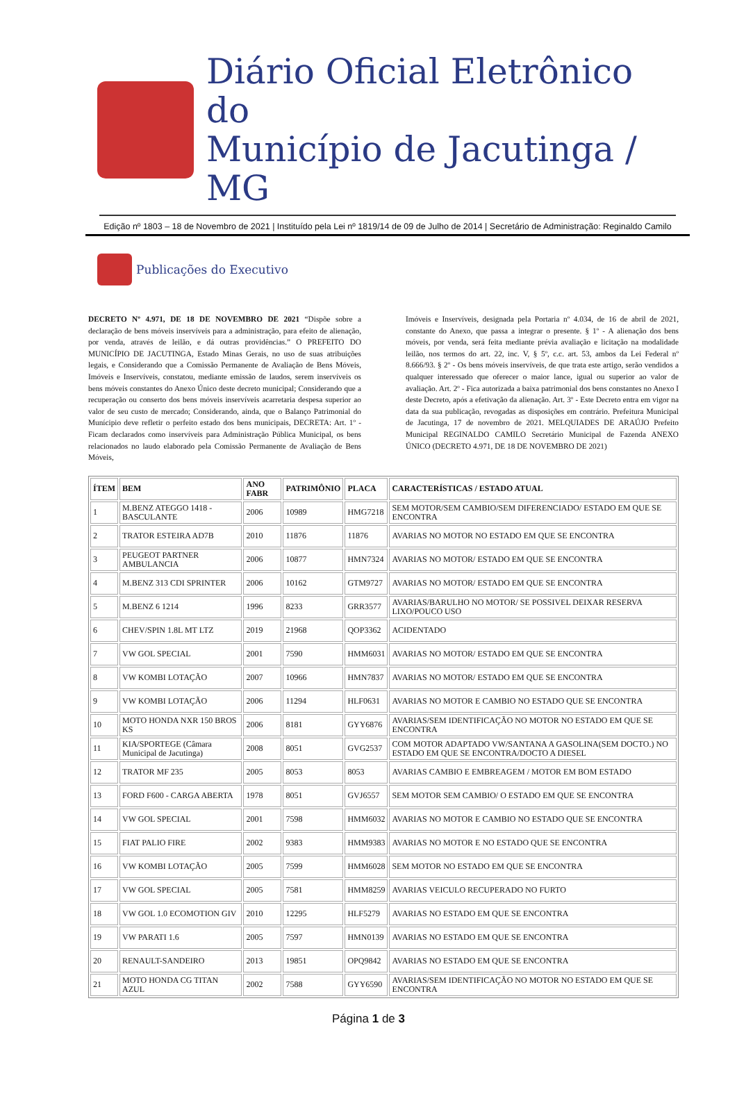Diário Oficial Eletrônico do
Município de Jacutinga / MG
Edição nº 1803 – 18 de Novembro de 2021 | Instituído pela Lei nº 1819/14 de 09 de Julho de 2014 | Secretário de Administração: Reginaldo Camilo
Publicações do Executivo
DECRETO Nº 4.971, DE 18 DE NOVEMBRO DE 2021 “Dispõe sobre a declaração de bens móveis inservíveis para a administração, para efeito de alienação, por venda, através de leilão, e dá outras providências.” O PREFEITO DO MUNICÍPIO DE JACUTINGA, Estado Minas Gerais, no uso de suas atribuições legais, e Considerando que a Comissão Permanente de Avaliação de Bens Móveis, Imóveis e Inservíveis, constatou, mediante emissão de laudos, serem inservíveis os bens móveis constantes do Anexo Único deste decreto municipal; Considerando que a recuperação ou conserto dos bens móveis inservíveis acarretaria despesa superior ao valor de seu custo de mercado; Considerando, ainda, que o Balanço Patrimonial do Munícipio deve refletir o perfeito estado dos bens municipais, DECRETA: Art. 1º - Ficam declarados como inservíveis para Administração Pública Municipal, os bens relacionados no laudo elaborado pela Comissão Permanente de Avaliação de Bens Móveis,
Imóveis e Inservíveis, designada pela Portaria nº 4.034, de 16 de abril de 2021, constante do Anexo, que passa a integrar o presente. § 1º - A alienação dos bens móveis, por venda, será feita mediante prévia avaliação e licitação na modalidade leilão, nos termos do art. 22, inc. V, § 5º, c.c. art. 53, ambos da Lei Federal nº 8.666/93. § 2º - Os bens móveis inservíveis, de que trata este artigo, serão vendidos a qualquer interessado que oferecer o maior lance, igual ou superior ao valor de avaliação. Art. 2º - Fica autorizada a baixa patrimonial dos bens constantes no Anexo I deste Decreto, após a efetivação da alienação. Art. 3º - Este Decreto entra em vigor na data da sua publicação, revogadas as disposições em contrário. Prefeitura Municipal de Jacutinga, 17 de novembro de 2021. MELQUIADES DE ARAÚJO Prefeito Municipal REGINALDO CAMILO Secretário Municipal de Fazenda ANEXO ÚNICO (DECRETO 4.971, DE 18 DE NOVEMBRO DE 2021)
| ÍTEM | BEM | ANO FABR | PATRIMÔNIO | PLACA | CARACTERÍSTICAS / ESTADO ATUAL |
| --- | --- | --- | --- | --- | --- |
| 1 | M.BENZ ATEGGO 1418 - BASCULANTE | 2006 | 10989 | HMG7218 | SEM MOTOR/SEM CAMBIO/SEM DIFERENCIADO/ ESTADO EM QUE SE ENCONTRA |
| 2 | TRATOR ESTEIRA AD7B | 2010 | 11876 | 11876 | AVARIAS NO MOTOR NO ESTADO EM QUE SE ENCONTRA |
| 3 | PEUGEOT PARTNER AMBULANCIA | 2006 | 10877 | HMN7324 | AVARIAS NO MOTOR/ ESTADO EM QUE SE ENCONTRA |
| 4 | M.BENZ 313 CDI SPRINTER | 2006 | 10162 | GTM9727 | AVARIAS NO MOTOR/ ESTADO EM QUE SE ENCONTRA |
| 5 | M.BENZ 6 1214 | 1996 | 8233 | GRR3577 | AVARIAS/BARULHO NO MOTOR/ SE POSSIVEL DEIXAR RESERVA LIXO/POUCO USO |
| 6 | CHEV/SPIN 1.8L MT LTZ | 2019 | 21968 | QOP3362 | ACIDENTADO |
| 7 | VW GOL SPECIAL | 2001 | 7590 | HMM6031 | AVARIAS NO MOTOR/ ESTADO EM QUE SE ENCONTRA |
| 8 | VW KOMBI LOTAÇÃO | 2007 | 10966 | HMN7837 | AVARIAS NO MOTOR/ ESTADO EM QUE SE ENCONTRA |
| 9 | VW KOMBI LOTAÇÃO | 2006 | 11294 | HLF0631 | AVARIAS NO MOTOR E CAMBIO NO ESTADO QUE SE ENCONTRA |
| 10 | MOTO HONDA NXR 150 BROS KS | 2006 | 8181 | GYY6876 | AVARIAS/SEM IDENTIFICAÇÃO NO MOTOR NO ESTADO EM QUE SE ENCONTRA |
| 11 | KIA/SPORTEGE (Câmara Municipal de Jacutinga) | 2008 | 8051 | GVG2537 | COM MOTOR ADAPTADO VW/SANTANA A GASOLINA(SEM DOCTO.) NO ESTADO EM QUE SE ENCONTRA/DOCTO A DIESEL |
| 12 | TRATOR MF 235 | 2005 | 8053 | 8053 | AVARIAS CAMBIO E EMBREAGEM / MOTOR EM BOM ESTADO |
| 13 | FORD F600 - CARGA ABERTA | 1978 | 8051 | GVJ6557 | SEM MOTOR SEM CAMBIO/ O ESTADO EM QUE SE ENCONTRA |
| 14 | VW GOL SPECIAL | 2001 | 7598 | HMM6032 | AVARIAS NO MOTOR E CAMBIO NO ESTADO QUE SE ENCONTRA |
| 15 | FIAT PALIO FIRE | 2002 | 9383 | HMM9383 | AVARIAS NO MOTOR E NO ESTADO QUE SE ENCONTRA |
| 16 | VW KOMBI LOTAÇÃO | 2005 | 7599 | HMM6028 | SEM MOTOR NO ESTADO EM QUE SE ENCONTRA |
| 17 | VW GOL SPECIAL | 2005 | 7581 | HMM8259 | AVARIAS VEICULO RECUPERADO NO FURTO |
| 18 | VW GOL 1.0 ECOMOTION GIV | 2010 | 12295 | HLF5279 | AVARIAS NO ESTADO EM QUE SE ENCONTRA |
| 19 | VW PARATI 1.6 | 2005 | 7597 | HMN0139 | AVARIAS NO ESTADO EM QUE SE ENCONTRA |
| 20 | RENAULT-SANDEIRO | 2013 | 19851 | OPQ9842 | AVARIAS NO ESTADO EM QUE SE ENCONTRA |
| 21 | MOTO HONDA CG TITAN AZUL | 2002 | 7588 | GYY6590 | AVARIAS/SEM IDENTIFICAÇÃO NO MOTOR NO ESTADO EM QUE SE ENCONTRA |
Página 1 de 3